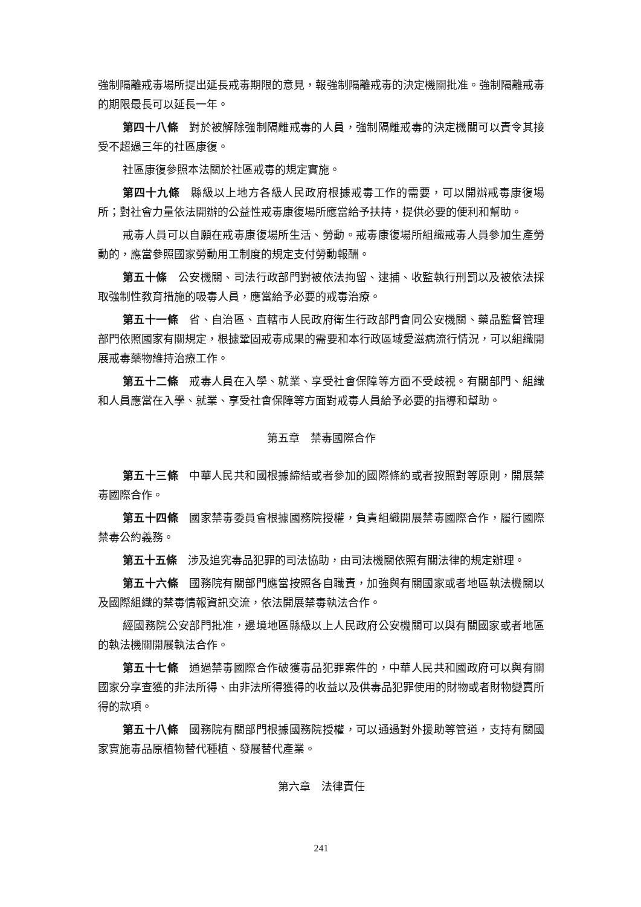強制隔離戒毒場所提出延長戒毒期限的意見，報強制隔離戒毒的決定機關批准。強制隔離戒毒的期限最長可以延長一年。
第四十八條　對於被解除強制隔離戒毒的人員，強制隔離戒毒的決定機關可以責令其接受不超過三年的社區康復。
社區康復參照本法關於社區戒毒的規定實施。
第四十九條　縣級以上地方各級人民政府根據戒毒工作的需要，可以開辦戒毒康復場所；對社會力量依法開辦的公益性戒毒康復場所應當給予扶持，提供必要的便利和幫助。
戒毒人員可以自願在戒毒康復場所生活、勞動。戒毒康復場所組織戒毒人員參加生產勞動的，應當參照國家勞動用工制度的規定支付勞動報酬。
第五十條　公安機關、司法行政部門對被依法拘留、逮捕、收監執行刑罰以及被依法採取強制性教育措施的吸毒人員，應當給予必要的戒毒治療。
第五十一條　省、自治區、直轄市人民政府衛生行政部門會同公安機關、藥品監督管理部門依照國家有關規定，根據鞏固戒毒成果的需要和本行政區域愛滋病流行情況，可以組織開展戒毒藥物維持治療工作。
第五十二條　戒毒人員在入學、就業、享受社會保障等方面不受歧視。有關部門、組織和人員應當在入學、就業、享受社會保障等方面對戒毒人員給予必要的指導和幫助。
第五章　禁毒國際合作
第五十三條　中華人民共和國根據締結或者參加的國際條約或者按照對等原則，開展禁毒國際合作。
第五十四條　國家禁毒委員會根據國務院授權，負責組織開展禁毒國際合作，履行國際禁毒公約義務。
第五十五條　涉及追究毒品犯罪的司法協助，由司法機關依照有關法律的規定辦理。
第五十六條　國務院有關部門應當按照各自職責，加強與有關國家或者地區執法機關以及國際組織的禁毒情報資訊交流，依法開展禁毒執法合作。
經國務院公安部門批准，邊境地區縣級以上人民政府公安機關可以與有關國家或者地區的執法機關開展執法合作。
第五十七條　通過禁毒國際合作破獲毒品犯罪案件的，中華人民共和國政府可以與有關國家分享查獲的非法所得、由非法所得獲得的收益以及供毒品犯罪使用的財物或者財物變賣所得的款項。
第五十八條　國務院有關部門根據國務院授權，可以通過對外援助等管道，支持有關國家實施毒品原植物替代種植、發展替代產業。
第六章　法律責任
241